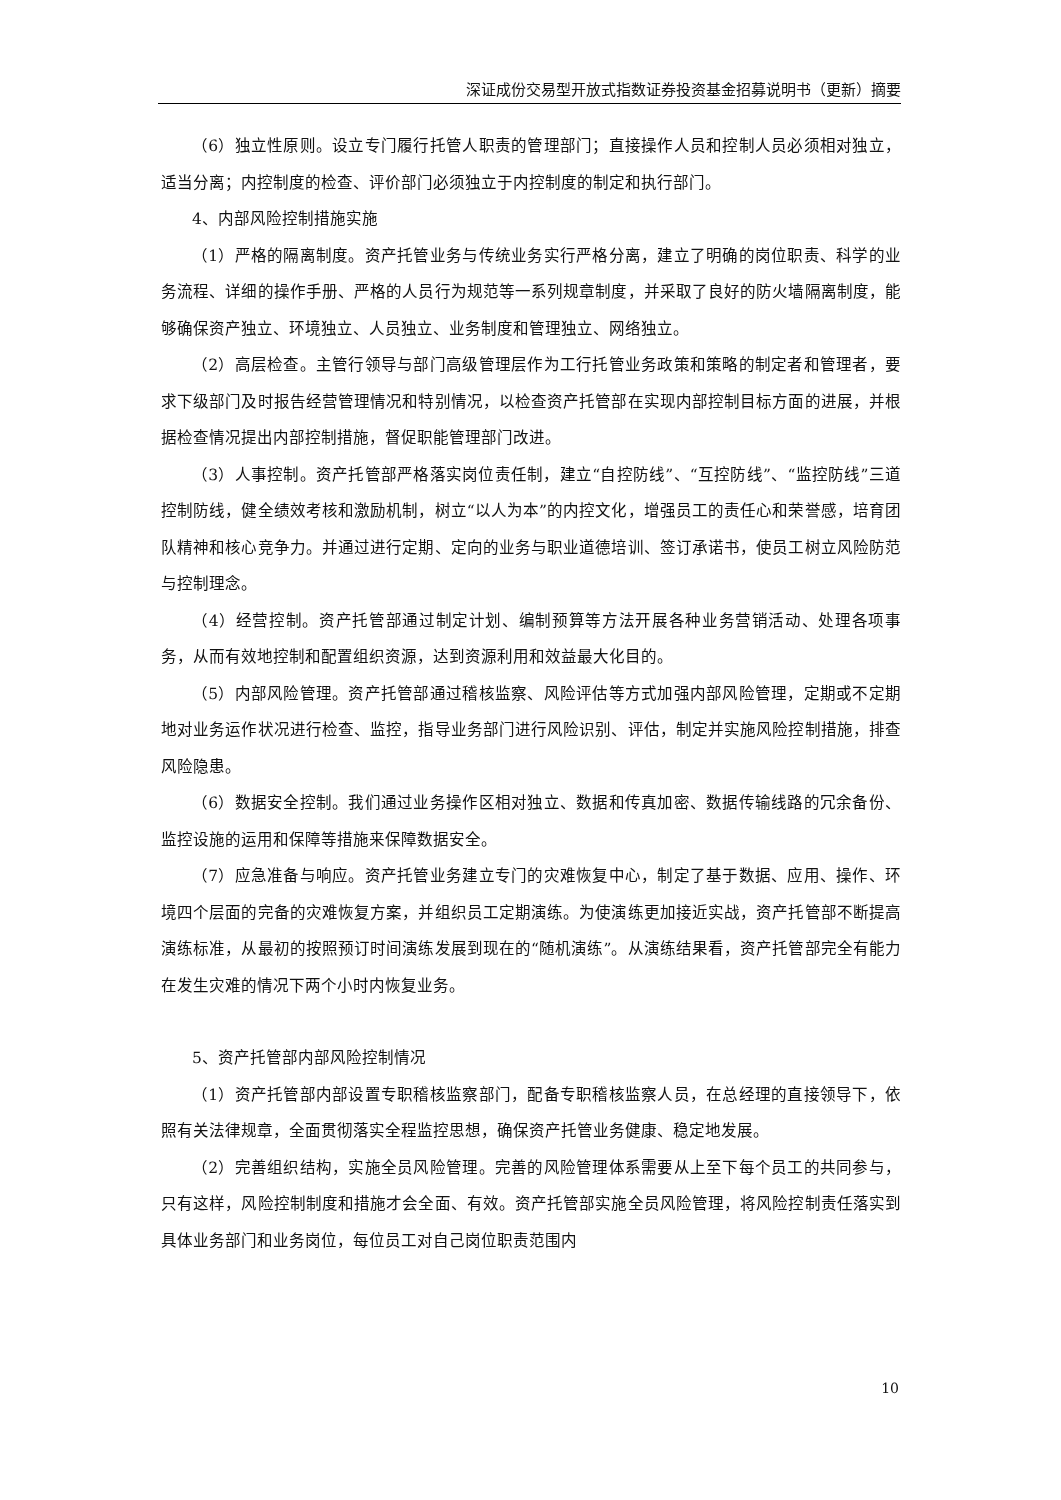深证成份交易型开放式指数证券投资基金招募说明书（更新）摘要
（6）独立性原则。设立专门履行托管人职责的管理部门；直接操作人员和控制人员必须相对独立，适当分离；内控制度的检查、评价部门必须独立于内控制度的制定和执行部门。
4、内部风险控制措施实施
（1）严格的隔离制度。资产托管业务与传统业务实行严格分离，建立了明确的岗位职责、科学的业务流程、详细的操作手册、严格的人员行为规范等一系列规章制度，并采取了良好的防火墙隔离制度，能够确保资产独立、环境独立、人员独立、业务制度和管理独立、网络独立。
（2）高层检查。主管行领导与部门高级管理层作为工行托管业务政策和策略的制定者和管理者，要求下级部门及时报告经营管理情况和特别情况，以检查资产托管部在实现内部控制目标方面的进展，并根据检查情况提出内部控制措施，督促职能管理部门改进。
（3）人事控制。资产托管部严格落实岗位责任制，建立“自控防线”、“互控防线”、“监控防线”三道控制防线，健全绩效考核和激励机制，树立“以人为本”的内控文化，增强员工的责任心和荣誉感，培育团队精神和核心竞争力。并通过进行定期、定向的业务与职业道德培训、签订承诺书，使员工树立风险防范与控制理念。
（4）经营控制。资产托管部通过制定计划、编制预算等方法开展各种业务营销活动、处理各项事务，从而有效地控制和配置组织资源，达到资源利用和效益最大化目的。
（5）内部风险管理。资产托管部通过稽核监察、风险评估等方式加强内部风险管理，定期或不定期地对业务运作状况进行检查、监控，指导业务部门进行风险识别、评估，制定并实施风险控制措施，排查风险隐患。
（6）数据安全控制。我们通过业务操作区相对独立、数据和传真加密、数据传输线路的冗余备份、监控设施的运用和保障等措施来保障数据安全。
（7）应急准备与响应。资产托管业务建立专门的灾难恢复中心，制定了基于数据、应用、操作、环境四个层面的完备的灾难恢复方案，并组织员工定期演练。为使演练更加接近实战，资产托管部不断提高演练标准，从最初的按照预订时间演练发展到现在的“随机演练”。从演练结果看，资产托管部完全有能力在发生灾难的情况下两个小时内恢复业务。
5、资产托管部内部风险控制情况
（1）资产托管部内部设置专职稽核监察部门，配备专职稽核监察人员，在总经理的直接领导下，依照有关法律规章，全面贯彻落实全程监控思想，确保资产托管业务健康、稳定地发展。
（2）完善组织结构，实施全员风险管理。完善的风险管理体系需要从上至下每个员工的共同参与，只有这样，风险控制制度和措施才会全面、有效。资产托管部实施全员风险管理，将风险控制责任落实到具体业务部门和业务岗位，每位员工对自己岗位职责范围内
10